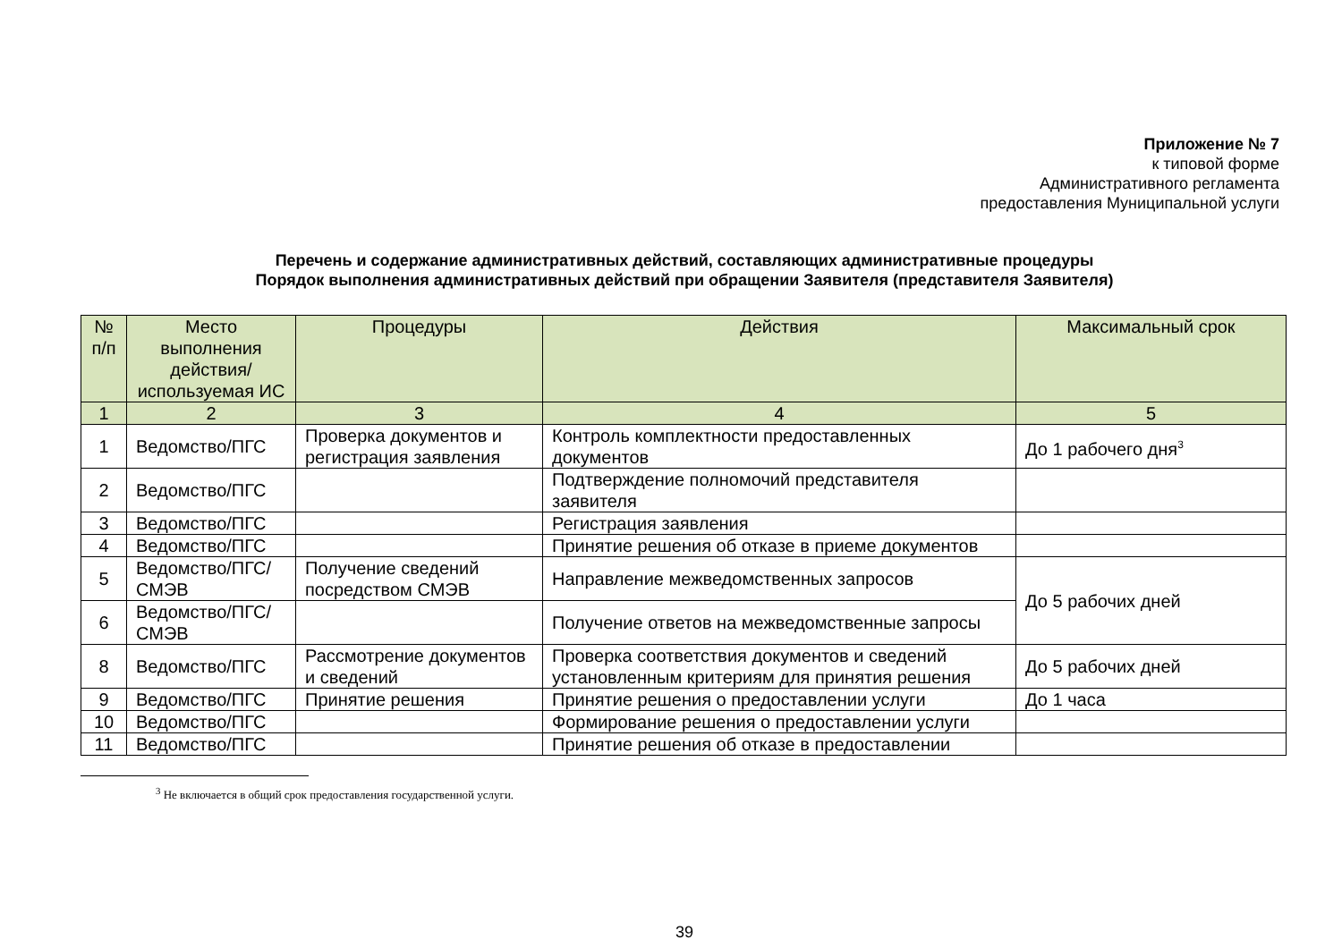Приложение № 7
к типовой форме
Административного регламента
предоставления Муниципальной услуги
Перечень и содержание административных действий, составляющих административные процедуры
Порядок выполнения административных действий при обращении Заявителя (представителя Заявителя)
| № п/п | Место выполнения действия/ используемая ИС | Процедуры | Действия | Максимальный срок |
| --- | --- | --- | --- | --- |
| 1 | 2 | 3 | 4 | 5 |
| 1 | Ведомство/ПГС | Проверка документов и регистрация заявления | Контроль комплектности предоставленных документов | До 1 рабочего дня<sup>3</sup> |
| 2 | Ведомство/ПГС | | Подтверждение полномочий представителя заявителя | |
| 3 | Ведомство/ПГС | | Регистрация заявления | |
| 4 | Ведомство/ПГС | | Принятие решения об отказе в приеме документов | |
| 5 | Ведомство/ПГС/ СМЭВ | Получение сведений посредством СМЭВ | Направление межведомственных запросов | До 5 рабочих дней |
| 6 | Ведомство/ПГС/ СМЭВ | | Получение ответов на межведомственные запросы | |
| 8 | Ведомство/ПГС | Рассмотрение документов и сведений | Проверка соответствия документов и сведений установленным критериям для принятия решения | До 5 рабочих дней |
| 9 | Ведомство/ПГС | Принятие решения | Принятие решения о предоставлении услуги | До 1 часа |
| 10 | Ведомство/ПГС | | Формирование решения о предоставлении услуги | |
| 11 | Ведомство/ПГС | | Принятие решения об отказе в предоставлении | |
<sup>3</sup> Не включается в общий срок предоставления государственной услуги.
39